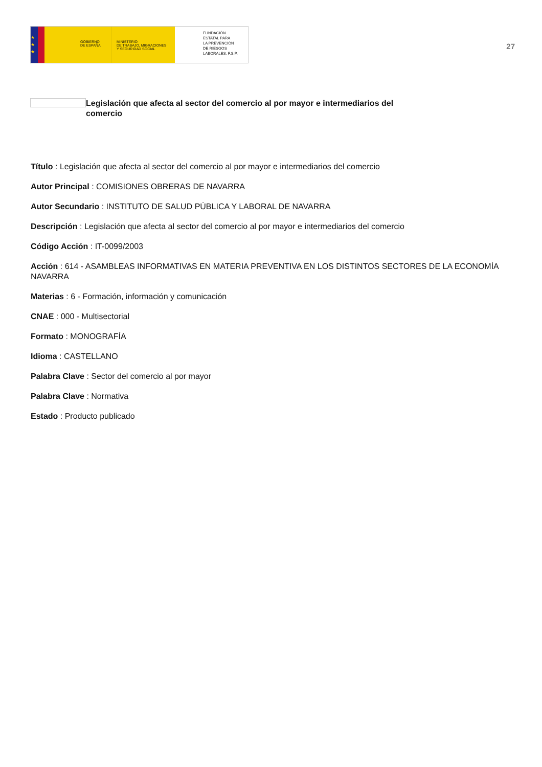★
★
★
GOBIERNO
DE ESPAÑA
MINISTERIO
DE TRABAJO, MIGRACIONES
Y SEGURIDAD SOCIAL
FUNDACIÓN
ESTATAL PARA
LA PREVENCIÓN
DE RIESGOS
LABORALES, F.S.P.
27
Legislación que afecta al sector del comercio al por mayor e intermediarios del comercio
Título : Legislación que afecta al sector del comercio al por mayor e intermediarios del comercio
Autor Principal : COMISIONES OBRERAS DE NAVARRA
Autor Secundario : INSTITUTO DE SALUD PÚBLICA Y LABORAL DE NAVARRA
Descripción : Legislación que afecta al sector del comercio al por mayor e intermediarios del comercio
Código Acción : IT-0099/2003
Acción : 614 - ASAMBLEAS INFORMATIVAS EN MATERIA PREVENTIVA EN LOS DISTINTOS SECTORES DE LA ECONOMÍA NAVARRA
Materias : 6 - Formación, información y comunicación
CNAE : 000 - Multisectorial
Formato : MONOGRAFÍA
Idioma : CASTELLANO
Palabra Clave : Sector del comercio al por mayor
Palabra Clave : Normativa
Estado : Producto publicado